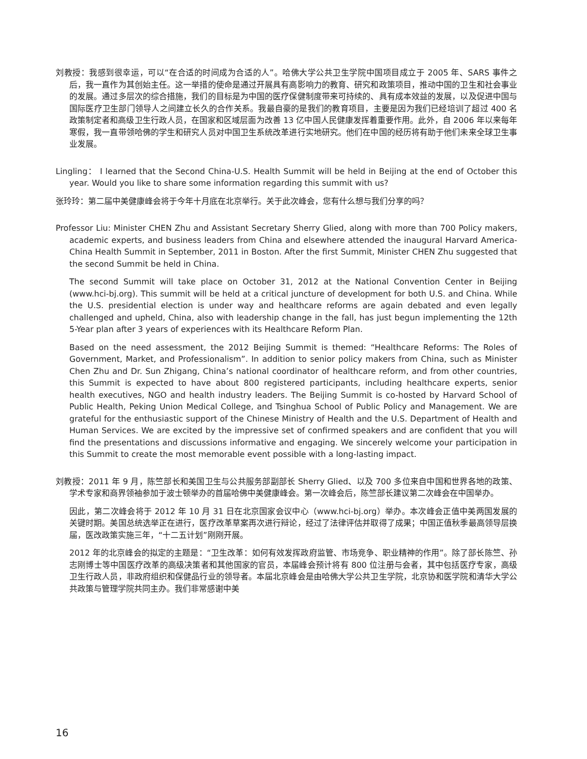刘教授：我感到很幸运，可以“在合适的时间成为合适的人”。哈佛大学公共卫生学院中国项目成立于 2005 年、SARS 事件之后，我一直作为其创始主任。这一举措的使命是通过开展具有高影响力的教育、研究和政策项目，推动中国的卫生和社会事业的发展。通过多层次的综合措施，我们的目标是为中国的医疗保健制度带来可持续的、具有成本效益的发展，以及促进中国与国际医疗卫生部门领导人之间建立长久的合作关系。我最自豪的是我们的教育项目，主要是因为我们已经培训了超过 400 名政策制定者和高级卫生行政人员，在国家和区域层面为改善 13 亿中国人民健康发挥着重要作用。此外，自 2006 年以来每年寒假，我一直带领哈佛的学生和研究人员对中国卫生系统改革进行实地研究。他们在中国的经历将有助于他们未来全球卫生事业发展。
Lingling： I learned that the Second China-U.S. Health Summit will be held in Beijing at the end of October this year. Would you like to share some information regarding this summit with us?
张玲玲：第二届中美健康峰会将于今年十月底在北京举行。关于此次峰会，您有什么想与我们分享的吗？
Professor Liu: Minister CHEN Zhu and Assistant Secretary Sherry Glied, along with more than 700 Policy makers, academic experts, and business leaders from China and elsewhere attended the inaugural Harvard America-China Health Summit in September, 2011 in Boston. After the first Summit, Minister CHEN Zhu suggested that the second Summit be held in China.
The second Summit will take place on October 31, 2012 at the National Convention Center in Beijing (www.hci-bj.org). This summit will be held at a critical juncture of development for both U.S. and China. While the U.S. presidential election is under way and healthcare reforms are again debated and even legally challenged and upheld, China, also with leadership change in the fall, has just begun implementing the 12th 5-Year plan after 3 years of experiences with its Healthcare Reform Plan.
Based on the need assessment, the 2012 Beijing Summit is themed: “Healthcare Reforms: The Roles of Government, Market, and Professionalism”. In addition to senior policy makers from China, such as Minister Chen Zhu and Dr. Sun Zhigang, China’s national coordinator of healthcare reform, and from other countries, this Summit is expected to have about 800 registered participants, including healthcare experts, senior health executives, NGO and health industry leaders. The Beijing Summit is co-hosted by Harvard School of Public Health, Peking Union Medical College, and Tsinghua School of Public Policy and Management. We are grateful for the enthusiastic support of the Chinese Ministry of Health and the U.S. Department of Health and Human Services. We are excited by the impressive set of confirmed speakers and are confident that you will find the presentations and discussions informative and engaging. We sincerely welcome your participation in this Summit to create the most memorable event possible with a long-lasting impact.
刘教授：2011 年 9 月，陈竺部长和美国卫生与公共服务部副部长 Sherry Glied、以及 700 多位来自中国和世界各地的政策、学术专家和商界领袖参加于波士顿举办的首届哈佛中美健康峰会。第一次峰会后，陈竺部长建议第二次峰会在中国举办。
因此，第二次峰会将于 2012 年 10 月 31 日在北京国家会议中心（www.hci-bj.org）举办。本次峰会正值中美两国发展的关键时期。美国总统选举正在进行，医疗改革草案再次进行辩论，经过了法律评估并取得了成果；中国正值秋季最高领导层换届，医改政策实施三年，“十二五计划”刚刚开展。
2012 年的北京峰会的拟定的主题是：“卫生改革：如何有效发挥政府监管、市场竞争、职业精神的作用”。除了部长陈竺、孙志刚博士等中国医疗改革的高级决策者和其他国家的官员，本届峰会预计将有 800 位注册与会者，其中包括医疗专家，高级卫生行政人员，非政府组织和保健品行业的领导者。本届北京峰会是由哈佛大学公共卫生学院，北京协和医学院和清华大学公共政策与管理学院共同主办。我们非常感谢中美
16